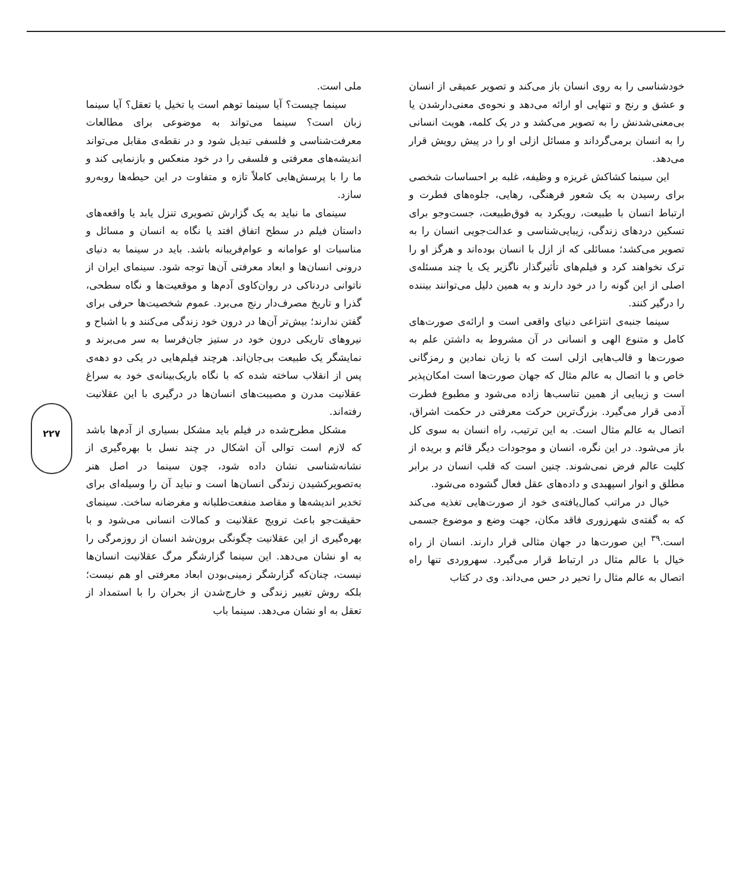ملی است.
سینما چیست؟ آیا سینما توهم است یا تخیل یا تعقل؟ آیا سینما زبان است؟ سینما می‌تواند به موضوعی برای مطالعات معرفت‌شناسی و فلسفی تبدیل شود و در نقطه‌ی مقابل می‌تواند اندیشه‌های معرفتی و فلسفی را در خود منعکس و بازنمایی کند و ما را با پرسش‌هایی کاملاً تازه و متفاوت در این حیطه‌ها روبه‌رو سازد.
سینمای ما نباید به یک گزارش تصویری تنزل یابد یا واقعه‌های داستان فیلم در سطح اتفاق افتد یا نگاه به انسان و مسائل و مناسبات او عوامانه و عوام‌فریبانه باشد. باید در سینما به دنیای درونی انسان‌ها و ابعاد معرفتی آن‌ها توجه شود. سینمای ایران از ناتوانی دردناکی در روان‌کاوی آدم‌ها و موقعیت‌ها و نگاه سطحی، گذرا و تاریخ مصرف‌دار رنج می‌برد. عموم شخصیت‌ها حرفی برای گفتن ندارند؛ بیش‌تر آن‌ها در درون خود زندگی می‌کنند و با اشباح و نیروهای تاریکی درون خود در ستیز جان‌فرسا به سر می‌برند و نمایشگر یک طبیعت بی‌جان‌اند. هرچند فیلم‌هایی در یکی دو دهه‌ی پس از انقلاب ساخته شده که با نگاه باریک‌بینانه‌ی خود به سراغ عقلانیت مدرن و مصیبت‌های انسان‌ها در درگیری با این عقلانیت رفته‌اند.
مشکل مطرح‌شده در فیلم باید مشکل بسیاری از آدم‌ها باشد که لازم است توالی آن اشکال در چند نسل با بهره‌گیری از نشانه‌شناسی نشان داده شود، چون سینما در اصل هنر به‌تصویرکشیدن زندگی انسان‌ها است و نباید آن را وسیله‌ای برای تخدیر اندیشه‌ها و مقاصد منفعت‌طلبانه و مغرضانه ساخت. سینمای حقیقت‌جو باعث ترویج عقلانیت و کمالات انسانی می‌شود و با بهره‌گیری از این عقلانیت چگونگی برون‌شد انسان از روزمرگی را به او نشان می‌دهد. این سینما گزارشگر مرگ عقلانیت انسان‌ها نیست، چنان‌که گزارشگر زمینی‌بودن ابعاد معرفتی او هم نیست؛ بلکه روش تغییر زندگی و خارج‌شدن از بحران را با استمداد از تعقل به او نشان می‌دهد. سینما باب
خودشناسی را به روی انسان باز می‌کند و تصویر عمیقی از انسان و عشق و رنج و تنهایی او ارائه می‌دهد و نحوه‌ی معنی‌دارشدن یا بی‌معنی‌شدنش را به تصویر می‌کشد و در یک کلمه، هویت انسانی را به انسان برمی‌گرداند و مسائل ازلی او را در پیش رویش قرار می‌دهد.
این سینما کشاکش غریزه و وظیفه، غلبه بر احساسات شخصی برای رسیدن به یک شعور فرهنگی، رهایی، جلوه‌های فطرت و ارتباط انسان با طبیعت، رویکرد به فوق‌طبیعت، جست‌وجو برای تسکین دردهای زندگی، زیبایی‌شناسی و عدالت‌جویی انسان را به تصویر می‌کشد؛ مسائلی که از ازل با انسان بوده‌اند و هرگز او را ترک نخواهند کرد و فیلم‌های تأثیرگذار ناگزیر یک یا چند مسئله‌ی اصلی از این گونه را در خود دارند و به همین دلیل می‌توانند بیننده را درگیر کنند.
سینما جنبه‌ی انتزاعی دنیای واقعی است و ارائه‌ی صورت‌های کامل و متنوع الهی و انسانی در آن مشروط به داشتن علم به صورت‌ها و قالب‌هایی ازلی است که با زبان نمادین و رمزگانی خاص و با اتصال به عالم مثال که جهان صورت‌ها است امکان‌پذیر است و زیبایی از همین تناسب‌ها زاده می‌شود و مطبوع فطرت آدمی قرار می‌گیرد. بزرگ‌ترین حرکت معرفتی در حکمت اشراق، اتصال به عالم مثال است. به این ترتیب، راه انسان به سوی کل باز می‌شود. در این نگره، انسان و موجودات دیگر قائم و بریده از کلیت عالم فرض نمی‌شوند. چنین است که قلب انسان در برابر مطلق و انوار اسپهبدی و داده‌های عقل فعال گشوده می‌شود.
خیال در مراتب کمال‌یافته‌ی خود از صورت‌هایی تغذیه می‌کند که به گفته‌ی شهرزوری فاقد مکان، جهت وضع و موضوع جسمی است.<sup>۳۹</sup> این صورت‌ها در جهان مثالی قرار دارند. انسان از راه خیال با عالم مثال در ارتباط قرار می‌گیرد. سهروردی تنها راه اتصال به عالم مثال را تحیر در حس می‌داند. وی در کتاب
۲۲۷